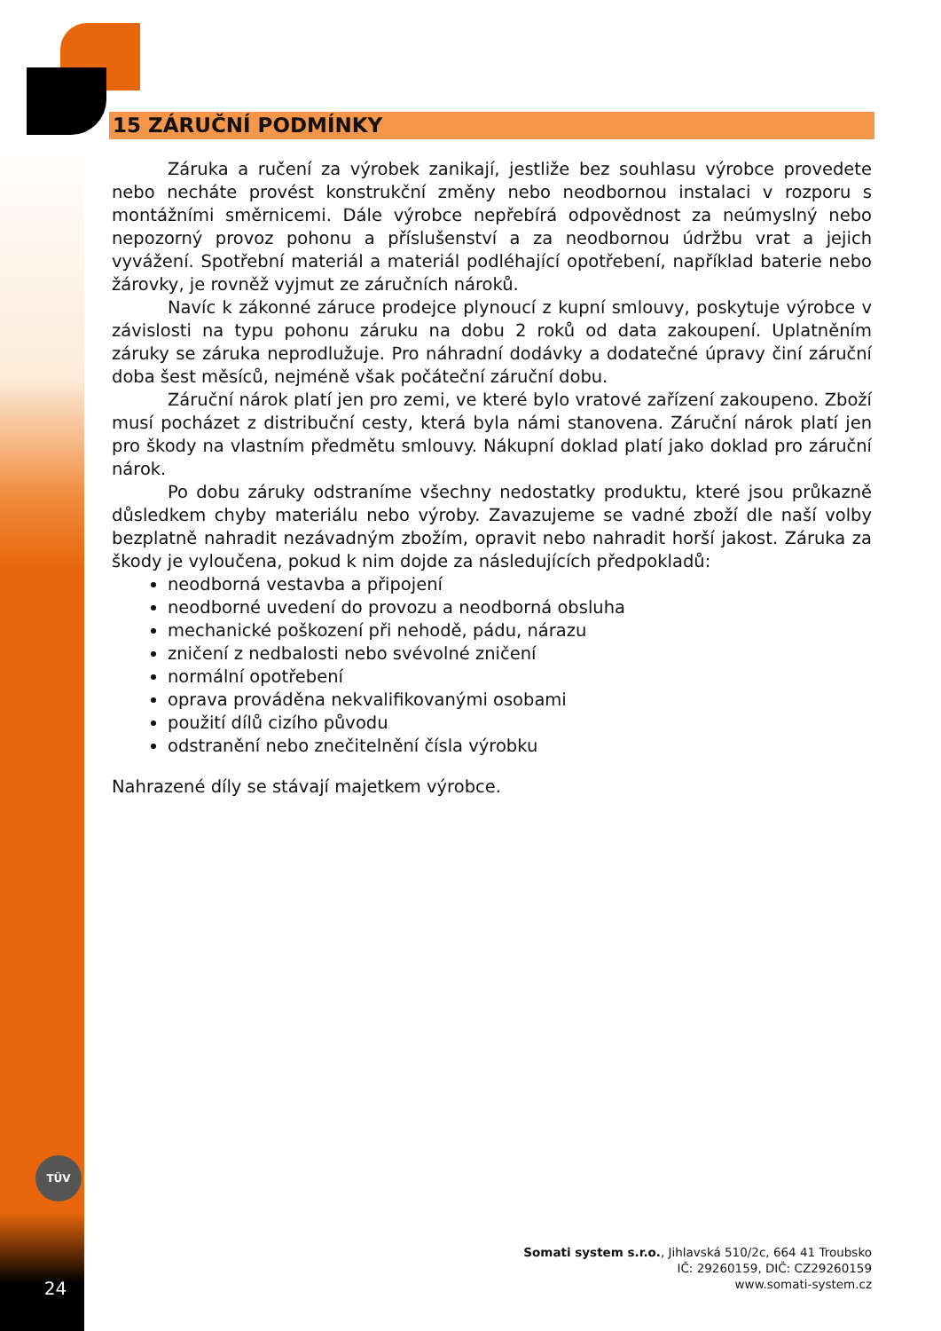15 ZÁRUČNÍ PODMÍNKY
Záruka a ručení za výrobek zanikají, jestliže bez souhlasu výrobce provedete nebo necháte provést konstrukční změny nebo neodbornou instalaci v rozporu s montážními směrnicemi. Dále výrobce nepřebírá odpovědnost za neúmyslný nebo nepozorný provoz pohonu a příslušenství a za neodbornou údržbu vrat a jejich vyvážení. Spotřební materiál a materiál podléhající opotřebení, například baterie nebo žárovky, je rovněž vyjmut ze záručních nároků.
Navíc k zákonné záruce prodejce plynoucí z kupní smlouvy, poskytuje výrobce v závislosti na typu pohonu záruku na dobu 2 roků od data zakoupení. Uplatněním záruky se záruka neprodlužuje. Pro náhradní dodávky a dodatečné úpravy činí záruční doba šest měsíců, nejméně však počáteční záruční dobu.
Záruční nárok platí jen pro zemi, ve které bylo vratové zařízení zakoupeno. Zboží musí pocházet z distribuční cesty, která byla námi stanovena. Záruční nárok platí jen pro škody na vlastním předmětu smlouvy. Nákupní doklad platí jako doklad pro záruční nárok.
Po dobu záruky odstraníme všechny nedostatky produktu, které jsou průkazně důsledkem chyby materiálu nebo výroby. Zavazujeme se vadné zboží dle naší volby bezplatně nahradit nezávadným zbožím, opravit nebo nahradit horší jakost. Záruka za škody je vyloučena, pokud k nim dojde za následujících předpokladů:
neodborná vestavba a připojení
neodborné uvedení do provozu a neodborná obsluha
mechanické poškození při nehodě, pádu, nárazu
zničení z nedbalosti nebo svévolné zničení
normální opotřebení
oprava prováděna nekvalifikovanými osobami
použití dílů cizího původu
odstranění nebo znečitelnění čísla výrobku
Nahrazené díly se stávají majetkem výrobce.
TÜV
Somati system s.r.o., Jihlavská 510/2c, 664 41 Troubsko
IČ: 29260159, DIČ: CZ29260159
www.somati-system.cz
24